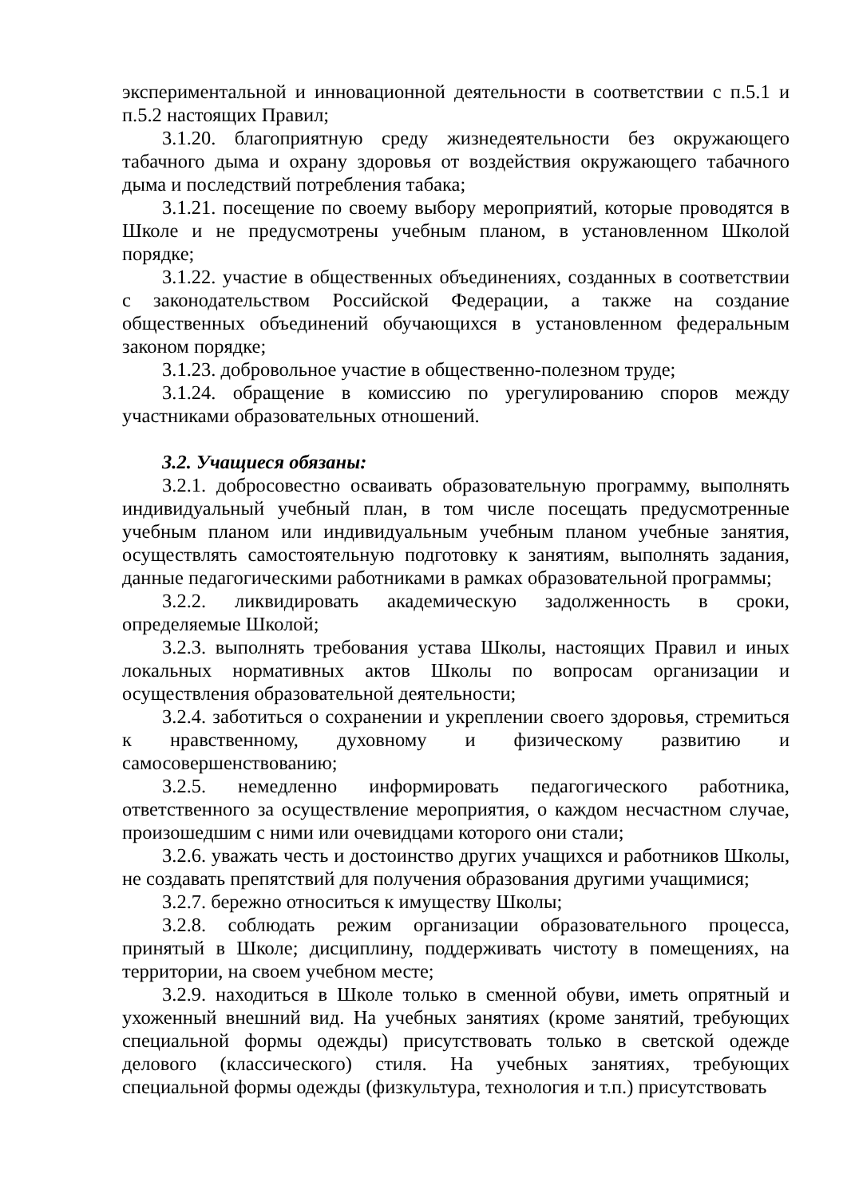экспериментальной и инновационной деятельности в соответствии с п.5.1 и п.5.2 настоящих Правил;
3.1.20. благоприятную среду жизнедеятельности без окружающего табачного дыма и охрану здоровья от воздействия окружающего табачного дыма и последствий потребления табака;
3.1.21. посещение по своему выбору мероприятий, которые проводятся в Школе и не предусмотрены учебным планом, в установленном Школой порядке;
3.1.22. участие в общественных объединениях, созданных в соответствии с законодательством Российской Федерации, а также на создание общественных объединений обучающихся в установленном федеральным законом порядке;
3.1.23. добровольное участие в общественно-полезном труде;
3.1.24. обращение в комиссию по урегулированию споров между участниками образовательных отношений.
3.2. Учащиеся обязаны:
3.2.1. добросовестно осваивать образовательную программу, выполнять индивидуальный учебный план, в том числе посещать предусмотренные учебным планом или индивидуальным учебным планом учебные занятия, осуществлять самостоятельную подготовку к занятиям, выполнять задания, данные педагогическими работниками в рамках образовательной программы;
3.2.2. ликвидировать академическую задолженность в сроки, определяемые Школой;
3.2.3. выполнять требования устава Школы, настоящих Правил и иных локальных нормативных актов Школы по вопросам организации и осуществления образовательной деятельности;
3.2.4. заботиться о сохранении и укреплении своего здоровья, стремиться к нравственному, духовному и физическому развитию и самосовершенствованию;
3.2.5. немедленно информировать педагогического работника, ответственного за осуществление мероприятия, о каждом несчастном случае, произошедшим с ними или очевидцами которого они стали;
3.2.6. уважать честь и достоинство других учащихся и работников Школы, не создавать препятствий для получения образования другими учащимися;
3.2.7. бережно относиться к имуществу Школы;
3.2.8. соблюдать режим организации образовательного процесса, принятый в Школе; дисциплину, поддерживать чистоту в помещениях, на территории, на своем учебном месте;
3.2.9. находиться в Школе только в сменной обуви, иметь опрятный и ухоженный внешний вид. На учебных занятиях (кроме занятий, требующих специальной формы одежды) присутствовать только в светской одежде делового (классического) стиля. На учебных занятиях, требующих специальной формы одежды (физкультура, технология и т.п.) присутствовать